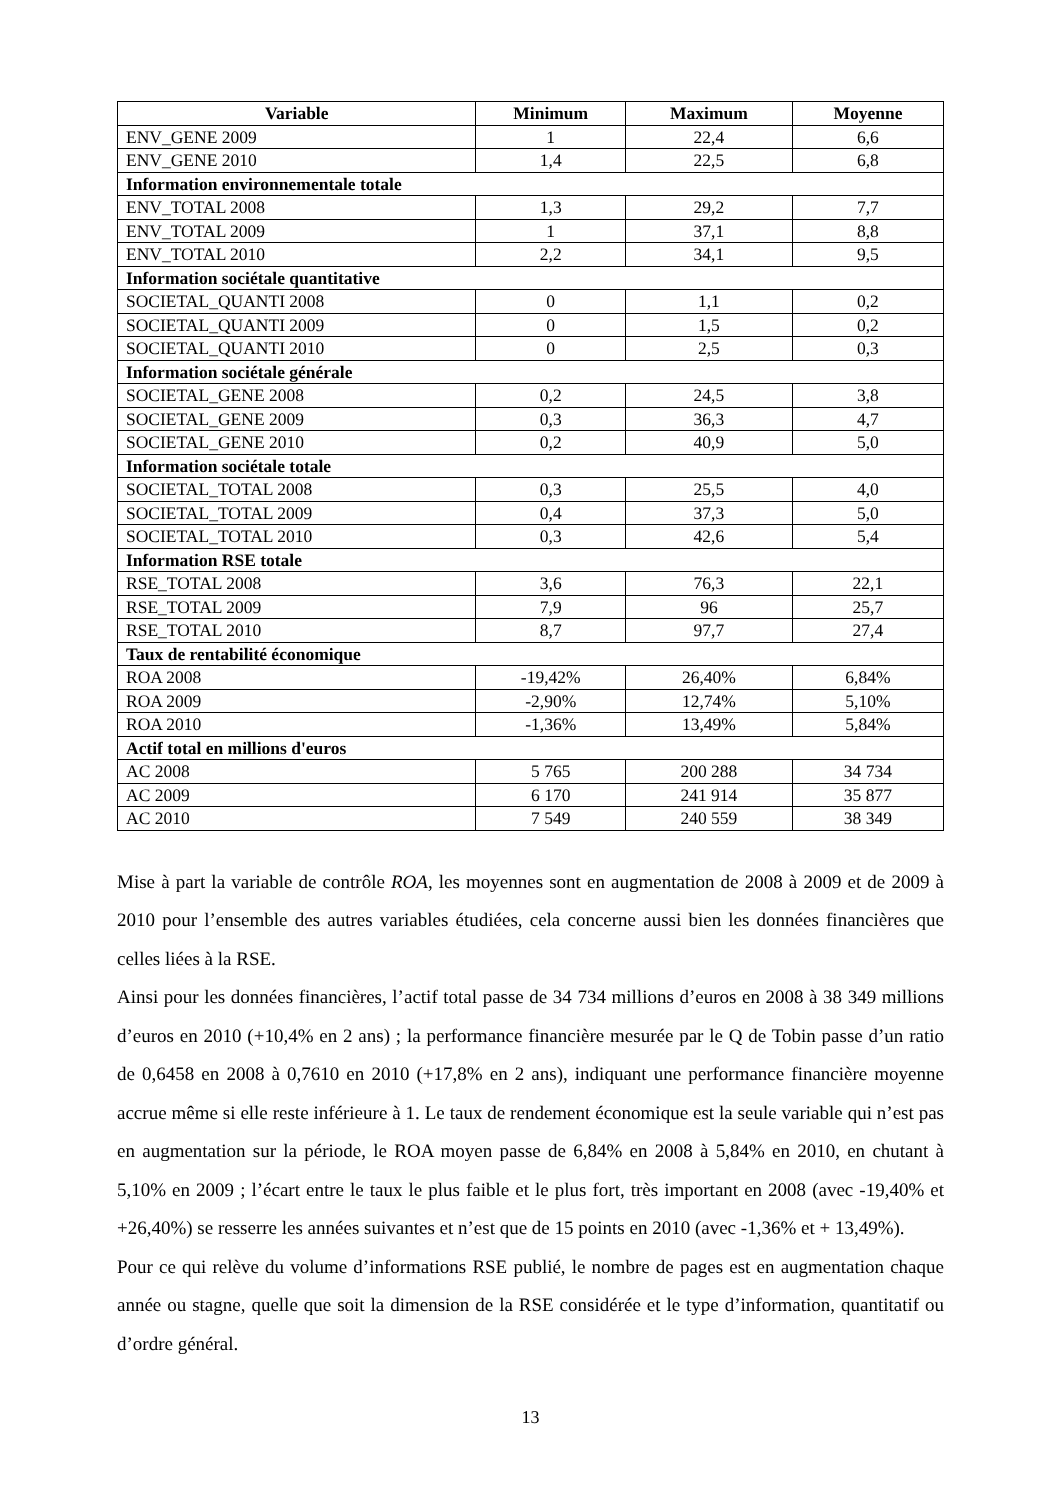| Variable | Minimum | Maximum | Moyenne |
| --- | --- | --- | --- |
| ENV_GENE 2009 | 1 | 22,4 | 6,6 |
| ENV_GENE 2010 | 1,4 | 22,5 | 6,8 |
| Information environnementale totale | | | |
| ENV_TOTAL 2008 | 1,3 | 29,2 | 7,7 |
| ENV_TOTAL 2009 | 1 | 37,1 | 8,8 |
| ENV_TOTAL 2010 | 2,2 | 34,1 | 9,5 |
| Information sociétale quantitative | | | |
| SOCIETAL_QUANTI 2008 | 0 | 1,1 | 0,2 |
| SOCIETAL_QUANTI 2009 | 0 | 1,5 | 0,2 |
| SOCIETAL_QUANTI 2010 | 0 | 2,5 | 0,3 |
| Information sociétale générale | | | |
| SOCIETAL_GENE 2008 | 0,2 | 24,5 | 3,8 |
| SOCIETAL_GENE 2009 | 0,3 | 36,3 | 4,7 |
| SOCIETAL_GENE 2010 | 0,2 | 40,9 | 5,0 |
| Information sociétale totale | | | |
| SOCIETAL_TOTAL 2008 | 0,3 | 25,5 | 4,0 |
| SOCIETAL_TOTAL 2009 | 0,4 | 37,3 | 5,0 |
| SOCIETAL_TOTAL 2010 | 0,3 | 42,6 | 5,4 |
| Information RSE totale | | | |
| RSE_TOTAL 2008 | 3,6 | 76,3 | 22,1 |
| RSE_TOTAL 2009 | 7,9 | 96 | 25,7 |
| RSE_TOTAL 2010 | 8,7 | 97,7 | 27,4 |
| Taux de rentabilité économique | | | |
| ROA 2008 | -19,42% | 26,40% | 6,84% |
| ROA 2009 | -2,90% | 12,74% | 5,10% |
| ROA 2010 | -1,36% | 13,49% | 5,84% |
| Actif total en millions d'euros | | | |
| AC 2008 | 5 765 | 200 288 | 34 734 |
| AC 2009 | 6 170 | 241 914 | 35 877 |
| AC 2010 | 7 549 | 240 559 | 38 349 |
Mise à part la variable de contrôle ROA, les moyennes sont en augmentation de 2008 à 2009 et de 2009 à 2010 pour l’ensemble des autres variables étudiées, cela concerne aussi bien les données financières que celles liées à la RSE.
Ainsi pour les données financières, l’actif total passe de 34 734 millions d’euros en 2008 à 38 349 millions d’euros en 2010 (+10,4% en 2 ans) ; la performance financière mesurée par le Q de Tobin passe d’un ratio de 0,6458 en 2008 à 0,7610 en 2010 (+17,8% en 2 ans), indiquant une performance financière moyenne accrue même si elle reste inférieure à 1. Le taux de rendement économique est la seule variable qui n’est pas en augmentation sur la période, le ROA moyen passe de 6,84% en 2008 à 5,84% en 2010, en chutant à 5,10% en 2009 ; l’écart entre le taux le plus faible et le plus fort, très important en 2008 (avec -19,40% et +26,40%) se resserre les années suivantes et n’est que de 15 points en 2010 (avec -1,36% et + 13,49%).
Pour ce qui relève du volume d’informations RSE publié, le nombre de pages est en augmentation chaque année ou stagne, quelle que soit la dimension de la RSE considérée et le type d’information, quantitatif ou d’ordre général.
13